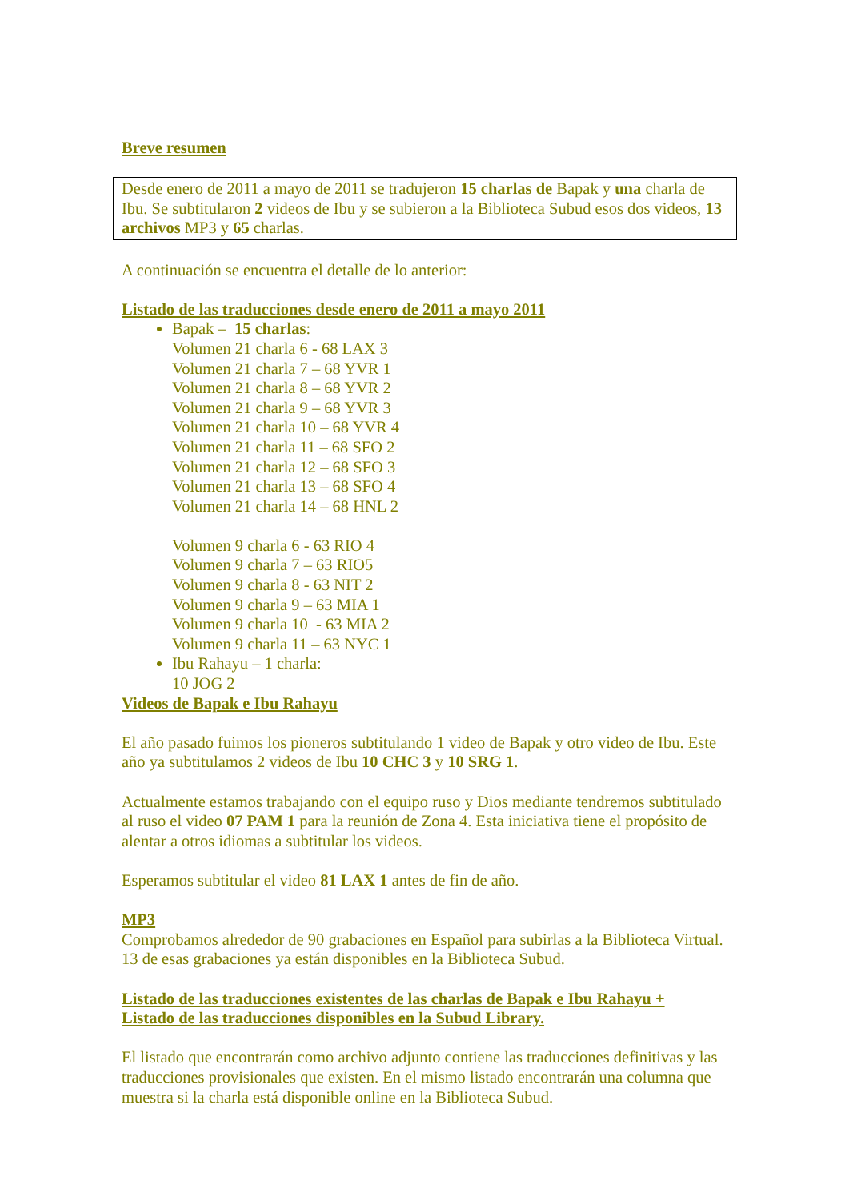Breve resumen
Desde enero de 2011 a mayo de 2011 se tradujeron 15 charlas de Bapak y una charla de Ibu. Se subtitularon 2 videos de Ibu y se subieron a la Biblioteca Subud esos dos videos, 13 archivos MP3 y 65 charlas.
A continuación se encuentra el detalle de lo anterior:
Listado de las traducciones desde enero de 2011 a mayo 2011
Bapak – 15 charlas:
Volumen 21 charla 6 - 68 LAX 3
Volumen 21 charla 7 – 68 YVR 1
Volumen 21 charla 8 – 68 YVR 2
Volumen 21 charla 9 – 68 YVR 3
Volumen 21 charla 10 – 68 YVR 4
Volumen 21 charla 11 – 68 SFO 2
Volumen 21 charla 12 – 68 SFO 3
Volumen 21 charla 13 – 68 SFO 4
Volumen 21 charla 14 – 68 HNL 2
Volumen 9 charla 6 - 63 RIO 4
Volumen 9 charla 7 – 63 RIO5
Volumen 9 charla 8 - 63 NIT 2
Volumen 9 charla 9 – 63 MIA 1
Volumen 9 charla 10 - 63 MIA 2
Volumen 9 charla 11 – 63 NYC 1
Ibu Rahayu – 1 charla:
10 JOG 2
Videos de Bapak e Ibu Rahayu
El año pasado fuimos los pioneros subtitulando 1 video de Bapak y otro video de Ibu. Este año ya subtitulamos 2 videos de Ibu 10 CHC 3 y 10 SRG 1.
Actualmente estamos trabajando con el equipo ruso y Dios mediante tendremos subtitulado al ruso el video 07 PAM 1 para la reunión de Zona 4. Esta iniciativa tiene el propósito de alentar a otros idiomas a subtitular los videos.
Esperamos subtitular el video 81 LAX 1 antes de fin de año.
MP3
Comprobamos alrededor de 90 grabaciones en Español para subirlas a la Biblioteca Virtual. 13 de esas grabaciones ya están disponibles en la Biblioteca Subud.
Listado de las traducciones existentes de las charlas de Bapak e Ibu Rahayu +
Listado de las traducciones disponibles en la Subud Library.
El listado que encontrarán como archivo adjunto contiene las traducciones definitivas y las traducciones provisionales que existen. En el mismo listado encontrarán una columna que muestra si la charla está disponible online en la Biblioteca Subud.